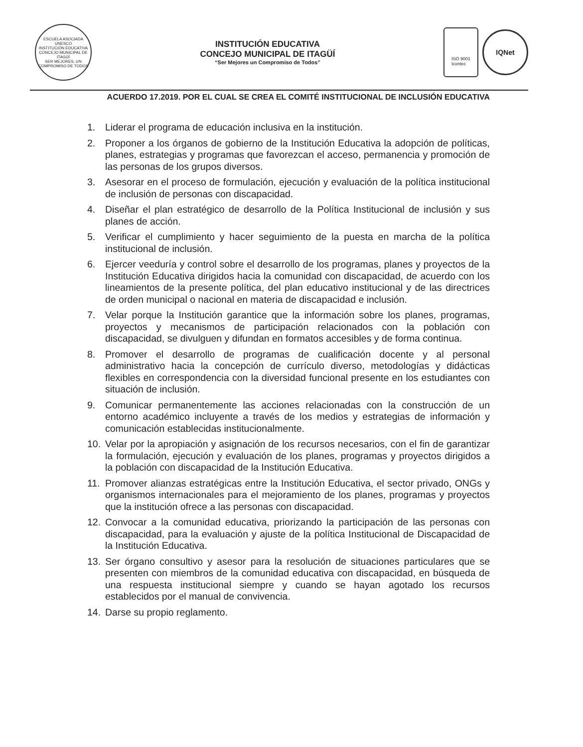ESCUELA ASOCIADA UNESCO
INSTITUCIÓN EDUCATIVA
CONCEJO MUNICIPAL DE ITAGÜÍ
SER MEJORES, UN COMPROMISO DE TODOS
INSTITUCIÓN EDUCATIVA
CONCEJO MUNICIPAL DE ITAGÜÍ
“Ser Mejores un Compromiso de Todos”
ISO 9001
Icontec
IQNet
ACUERDO 17.2019. POR EL CUAL SE CREA EL COMITÉ INSTITUCIONAL DE INCLUSIÓN EDUCATIVA
1. Liderar el programa de educación inclusiva en la institución.
2. Proponer a los órganos de gobierno de la Institución Educativa la adopción de políticas, planes, estrategias y programas que favorezcan el acceso, permanencia y promoción de las personas de los grupos diversos.
3. Asesorar en el proceso de formulación, ejecución y evaluación de la política institucional de inclusión de personas con discapacidad.
4. Diseñar el plan estratégico de desarrollo de la Política Institucional de inclusión y sus planes de acción.
5. Verificar el cumplimiento y hacer seguimiento de la puesta en marcha de la política institucional de inclusión.
6. Ejercer veeduría y control sobre el desarrollo de los programas, planes y proyectos de la Institución Educativa dirigidos hacia la comunidad con discapacidad, de acuerdo con los lineamientos de la presente política, del plan educativo institucional y de las directrices de orden municipal o nacional en materia de discapacidad e inclusión.
7. Velar porque la Institución garantice que la información sobre los planes, programas, proyectos y mecanismos de participación relacionados con la población con discapacidad, se divulguen y difundan en formatos accesibles y de forma continua.
8. Promover el desarrollo de programas de cualificación docente y al personal administrativo hacia la concepción de currículo diverso, metodologías y didácticas flexibles en correspondencia con la diversidad funcional presente en los estudiantes con situación de inclusión.
9. Comunicar permanentemente las acciones relacionadas con la construcción de un entorno académico incluyente a través de los medios y estrategias de información y comunicación establecidas institucionalmente.
10. Velar por la apropiación y asignación de los recursos necesarios, con el fin de garantizar la formulación, ejecución y evaluación de los planes, programas y proyectos dirigidos a la población con discapacidad de la Institución Educativa.
11. Promover alianzas estratégicas entre la Institución Educativa, el sector privado, ONGs y organismos internacionales para el mejoramiento de los planes, programas y proyectos que la institución ofrece a las personas con discapacidad.
12. Convocar a la comunidad educativa, priorizando la participación de las personas con discapacidad, para la evaluación y ajuste de la política Institucional de Discapacidad de la Institución Educativa.
13. Ser órgano consultivo y asesor para la resolución de situaciones particulares que se presenten con miembros de la comunidad educativa con discapacidad, en búsqueda de una respuesta institucional siempre y cuando se hayan agotado los recursos establecidos por el manual de convivencia.
14. Darse su propio reglamento.